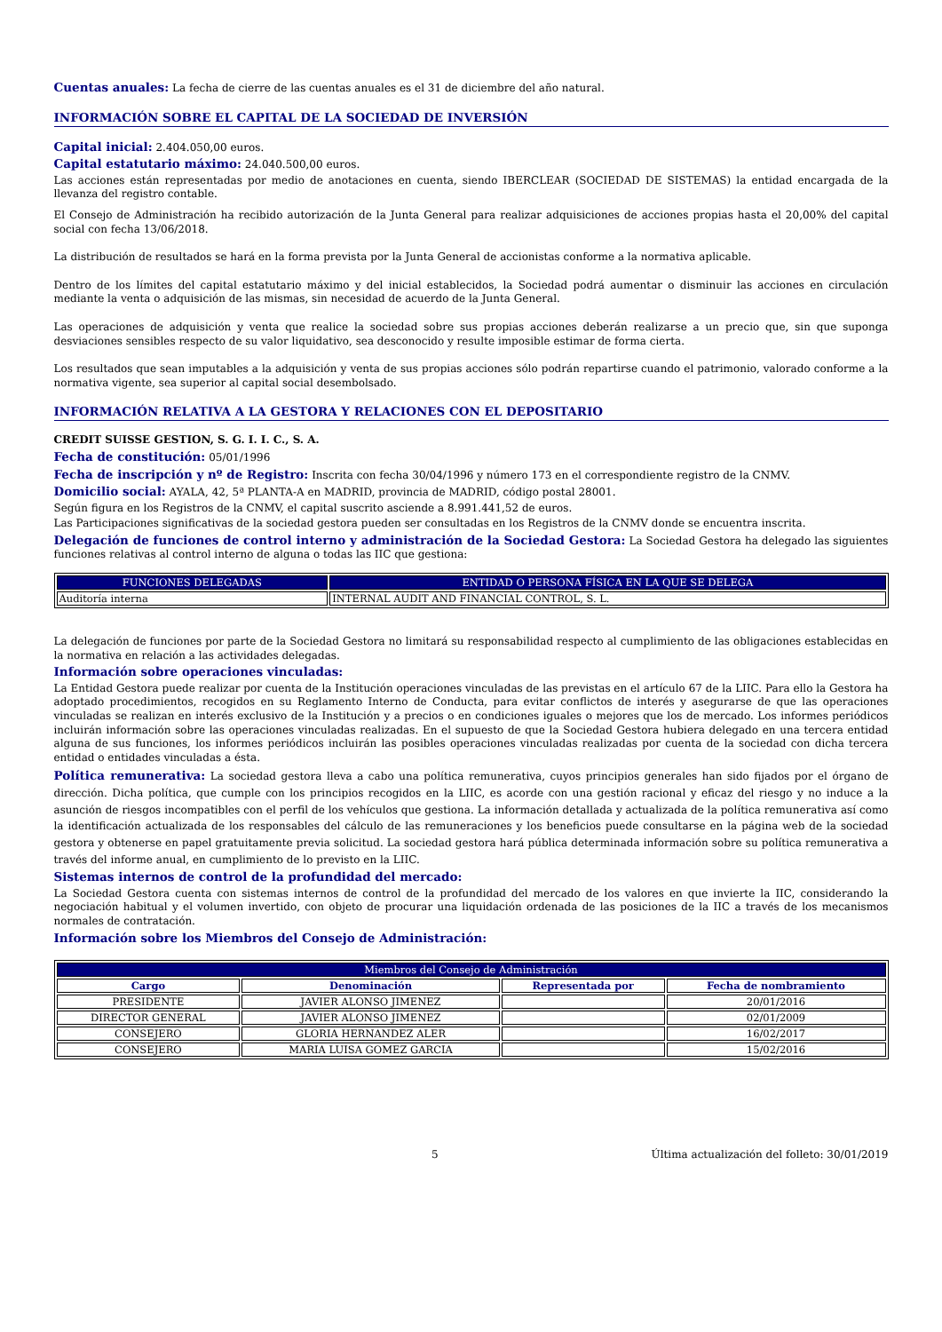Cuentas anuales: La fecha de cierre de las cuentas anuales es el 31 de diciembre del año natural.
INFORMACIÓN SOBRE EL CAPITAL DE LA SOCIEDAD DE INVERSIÓN
Capital inicial: 2.404.050,00 euros.
Capital estatutario máximo: 24.040.500,00 euros.
Las acciones están representadas por medio de anotaciones en cuenta, siendo IBERCLEAR (SOCIEDAD DE SISTEMAS) la entidad encargada de la llevanza del registro contable.
El Consejo de Administración ha recibido autorización de la Junta General para realizar adquisiciones de acciones propias hasta el 20,00% del capital social con fecha 13/06/2018.
La distribución de resultados se hará en la forma prevista por la Junta General de accionistas conforme a la normativa aplicable.
Dentro de los límites del capital estatutario máximo y del inicial establecidos, la Sociedad podrá aumentar o disminuir las acciones en circulación mediante la venta o adquisición de las mismas, sin necesidad de acuerdo de la Junta General.
Las operaciones de adquisición y venta que realice la sociedad sobre sus propias acciones deberán realizarse a un precio que, sin que suponga desviaciones sensibles respecto de su valor liquidativo, sea desconocido y resulte imposible estimar de forma cierta.
Los resultados que sean imputables a la adquisición y venta de sus propias acciones sólo podrán repartirse cuando el patrimonio, valorado conforme a la normativa vigente, sea superior al capital social desembolsado.
INFORMACIÓN RELATIVA A LA GESTORA Y RELACIONES CON EL DEPOSITARIO
CREDIT SUISSE GESTION, S. G. I. I. C., S. A.
Fecha de constitución: 05/01/1996
Fecha de inscripción y nº de Registro: Inscrita con fecha 30/04/1996 y número 173 en el correspondiente registro de la CNMV.
Domicilio social: AYALA, 42, 5ª PLANTA-A en MADRID, provincia de MADRID, código postal 28001.
Según figura en los Registros de la CNMV, el capital suscrito asciende a 8.991.441,52 de euros.
Las Participaciones significativas de la sociedad gestora pueden ser consultadas en los Registros de la CNMV donde se encuentra inscrita.
Delegación de funciones de control interno y administración de la Sociedad Gestora: La Sociedad Gestora ha delegado las siguientes funciones relativas al control interno de alguna o todas las IIC que gestiona:
| FUNCIONES DELEGADAS | ENTIDAD O PERSONA FÍSICA EN LA QUE SE DELEGA |
| --- | --- |
| Auditoría interna | INTERNAL AUDIT AND FINANCIAL CONTROL, S. L. |
La delegación de funciones por parte de la Sociedad Gestora no limitará su responsabilidad respecto al cumplimiento de las obligaciones establecidas en la normativa en relación a las actividades delegadas.
Información sobre operaciones vinculadas:
La Entidad Gestora puede realizar por cuenta de la Institución operaciones vinculadas de las previstas en el artículo 67 de la LIIC. Para ello la Gestora ha adoptado procedimientos, recogidos en su Reglamento Interno de Conducta, para evitar conflictos de interés y asegurarse de que las operaciones vinculadas se realizan en interés exclusivo de la Institución y a precios o en condiciones iguales o mejores que los de mercado. Los informes periódicos incluirán información sobre las operaciones vinculadas realizadas. En el supuesto de que la Sociedad Gestora hubiera delegado en una tercera entidad alguna de sus funciones, los informes periódicos incluirán las posibles operaciones vinculadas realizadas por cuenta de la sociedad con dicha tercera entidad o entidades vinculadas a ésta.
Política remunerativa: La sociedad gestora lleva a cabo una política remunerativa, cuyos principios generales han sido fijados por el órgano de dirección. Dicha política, que cumple con los principios recogidos en la LIIC, es acorde con una gestión racional y eficaz del riesgo y no induce a la asunción de riesgos incompatibles con el perfil de los vehículos que gestiona. La información detallada y actualizada de la política remunerativa así como la identificación actualizada de los responsables del cálculo de las remuneraciones y los beneficios puede consultarse en la página web de la sociedad gestora y obtenerse en papel gratuitamente previa solicitud. La sociedad gestora hará pública determinada información sobre su política remunerativa a través del informe anual, en cumplimiento de lo previsto en la LIIC.
Sistemas internos de control de la profundidad del mercado:
La Sociedad Gestora cuenta con sistemas internos de control de la profundidad del mercado de los valores en que invierte la IIC, considerando la negociación habitual y el volumen invertido, con objeto de procurar una liquidación ordenada de las posiciones de la IIC a través de los mecanismos normales de contratación.
Información sobre los Miembros del Consejo de Administración:
| Miembros del Consejo de Administración | | | |
| --- | --- | --- | --- |
| Cargo | Denominación | Representada por | Fecha de nombramiento |
| PRESIDENTE | JAVIER ALONSO JIMENEZ | | 20/01/2016 |
| DIRECTOR GENERAL | JAVIER ALONSO JIMENEZ | | 02/01/2009 |
| CONSEJERO | GLORIA HERNANDEZ ALER | | 16/02/2017 |
| CONSEJERO | MARIA LUISA GOMEZ GARCIA | | 15/02/2016 |
5 Última actualización del folleto: 30/01/2019